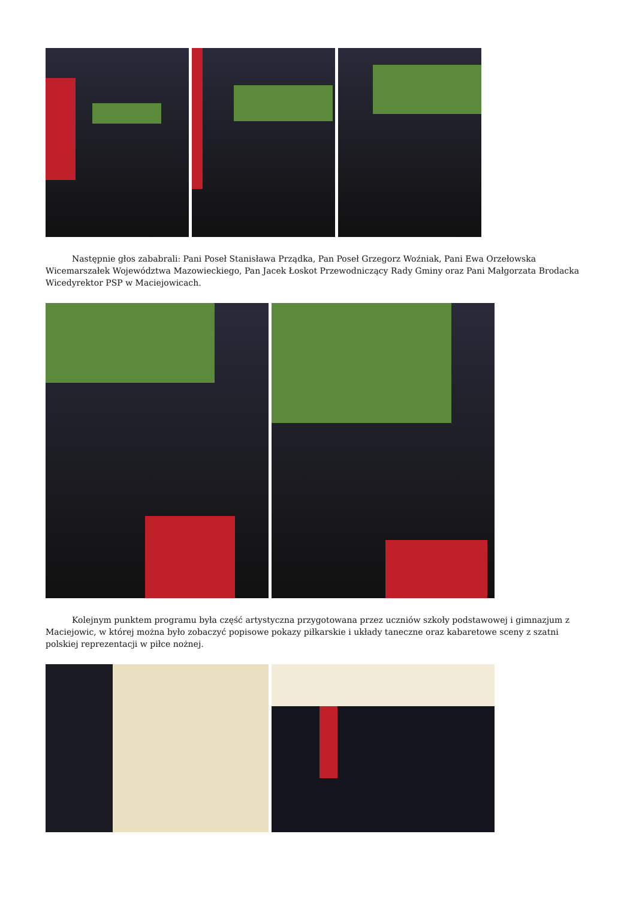Następnie głos zababrali: Pani Poseł Stanisława Prządka, Pan Poseł Grzegorz Woźniak, Pani Ewa Orzełowska Wicemarszałek Województwa Mazowieckiego, Pan Jacek Łoskot Przewodniczący Rady Gminy oraz Pani Małgorzata Brodacka Wicedyrektor PSP w Maciejowicach.
Kolejnym punktem programu była część artystyczna przygotowana przez uczniów szkoły podstawowej i gimnazjum z Maciejowic, w której można było zobaczyć popisowe pokazy piłkarskie i układy taneczne oraz kabaretowe sceny z szatni polskiej reprezentacji w piłce nożnej.